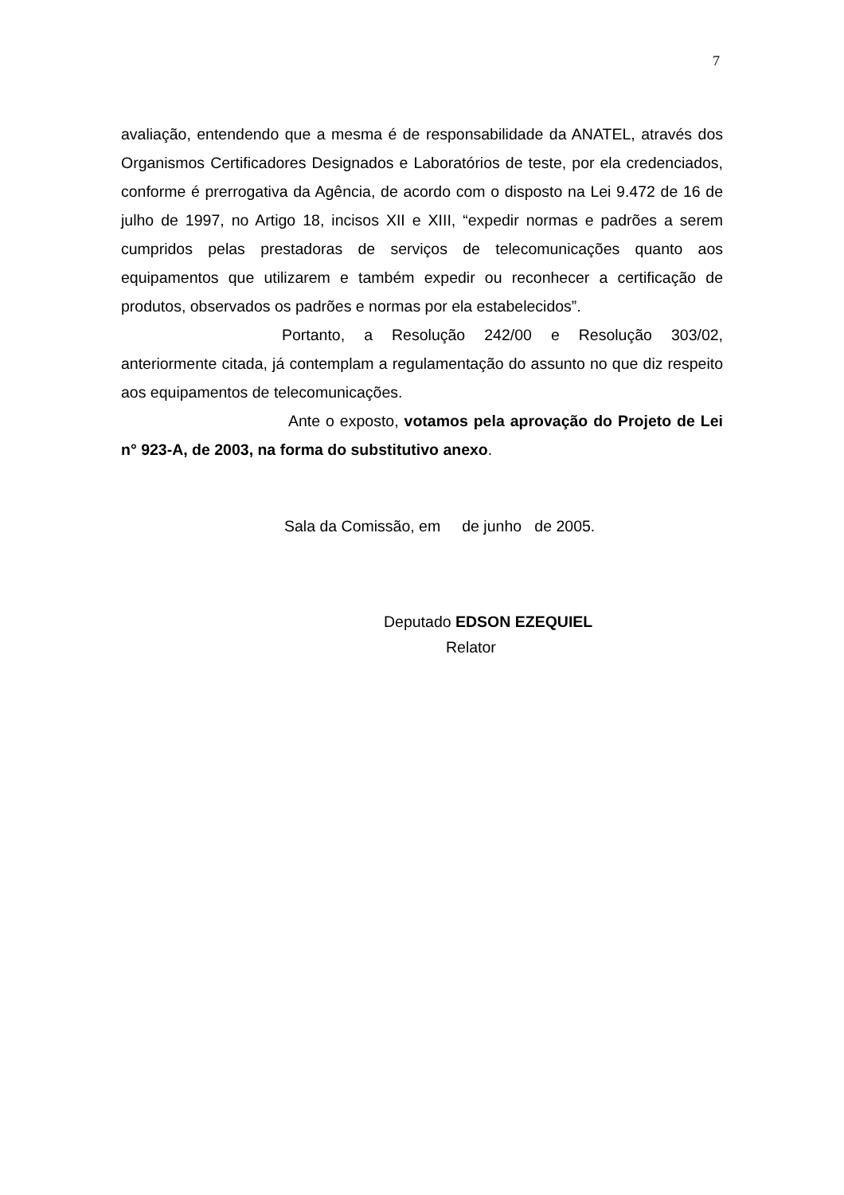7
avaliação, entendendo que a mesma é de responsabilidade da ANATEL, através dos Organismos Certificadores Designados e Laboratórios de teste, por ela credenciados, conforme é prerrogativa da Agência, de acordo com o disposto na Lei 9.472 de 16 de julho de 1997, no Artigo 18, incisos XII e XIII, “expedir normas e padrões a serem cumpridos pelas prestadoras de serviços de telecomunicações quanto aos equipamentos que utilizarem e também expedir ou reconhecer a certificação de produtos, observados os padrões e normas por ela estabelecidos”.
Portanto, a Resolução 242/00 e Resolução 303/02, anteriormente citada, já contemplam a regulamentação do assunto no que diz respeito aos equipamentos de telecomunicações.
Ante o exposto, votamos pela aprovação do Projeto de Lei n° 923-A, de 2003, na forma do substitutivo anexo.
Sala da Comissão, em de junho de 2005.
Deputado EDSON EZEQUIEL
Relator